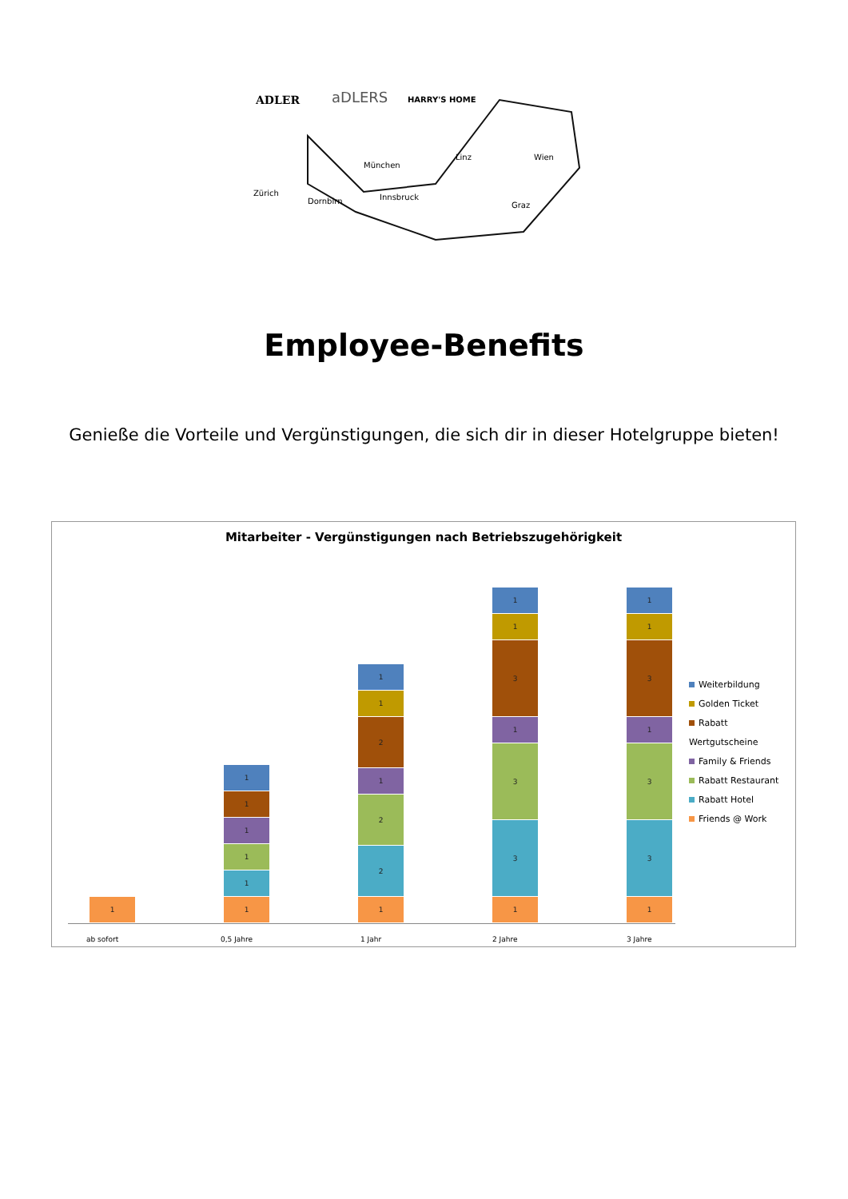ADLER
aDLERS
HARRY'S HOME
Zürich
Dornbirn
München
Innsbruck
Linz
Wien
Graz
Employee-Benefits
Genieße die Vorteile und Vergünstigungen, die sich dir in dieser Hotelgruppe bieten!
Mitarbeiter - Vergünstigungen nach Betriebszugehörigkeit
1
1
1
1
1
1
1
1
2
2
1
2
1
1
1
3
3
1
3
1
1
1
3
3
1
3
1
1
ab sofort 0,5 Jahre 1 Jahr 2 Jahre 3 Jahre
Weiterbildung
Golden Ticket
Rabatt Wertgutscheine
Family & Friends
Rabatt Restaurant
Rabatt Hotel
Friends @ Work